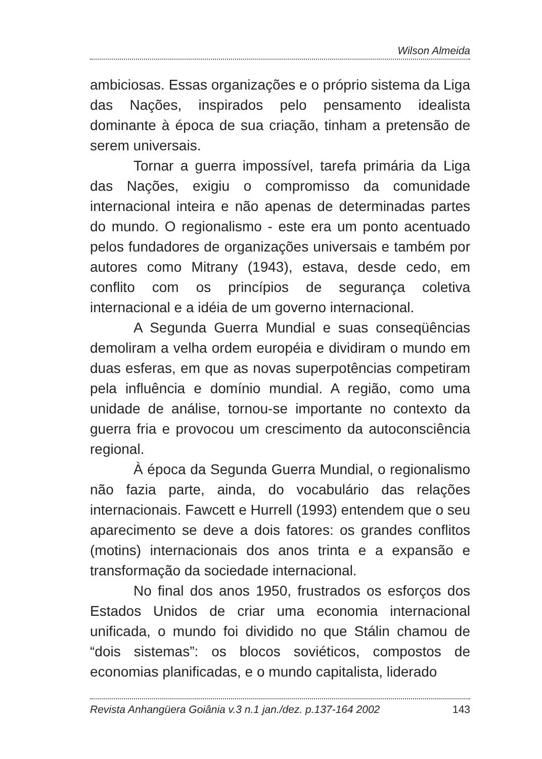Wilson Almeida
ambiciosas. Essas organizações e o próprio sistema da Liga das Nações, inspirados pelo pensamento idealista dominante à época de sua criação, tinham a pretensão de serem universais.
Tornar a guerra impossível, tarefa primária da Liga das Nações, exigiu o compromisso da comunidade internacional inteira e não apenas de determinadas partes do mundo. O regionalismo - este era um ponto acentuado pelos fundadores de organizações universais e também por autores como Mitrany (1943), estava, desde cedo, em conflito com os princípios de segurança coletiva internacional e a idéia de um governo internacional.
A Segunda Guerra Mundial e suas conseqüências demoliram a velha ordem européia e dividiram o mundo em duas esferas, em que as novas superpotências competiram pela influência e domínio mundial. A região, como uma unidade de análise, tornou-se importante no contexto da guerra fria e provocou um crescimento da autoconsciência regional.
À época da Segunda Guerra Mundial, o regionalismo não fazia parte, ainda, do vocabulário das relações internacionais. Fawcett e Hurrell (1993) entendem que o seu aparecimento se deve a dois fatores: os grandes conflitos (motins) internacionais dos anos trinta e a expansão e transformação da sociedade internacional.
No final dos anos 1950, frustrados os esforços dos Estados Unidos de criar uma economia internacional unificada, o mundo foi dividido no que Stálin chamou de “dois sistemas”: os blocos soviéticos, compostos de economias planificadas, e o mundo capitalista, liderado
Revista Anhangüera Goiânia v.3 n.1 jan./dez. p.137-164 2002 143